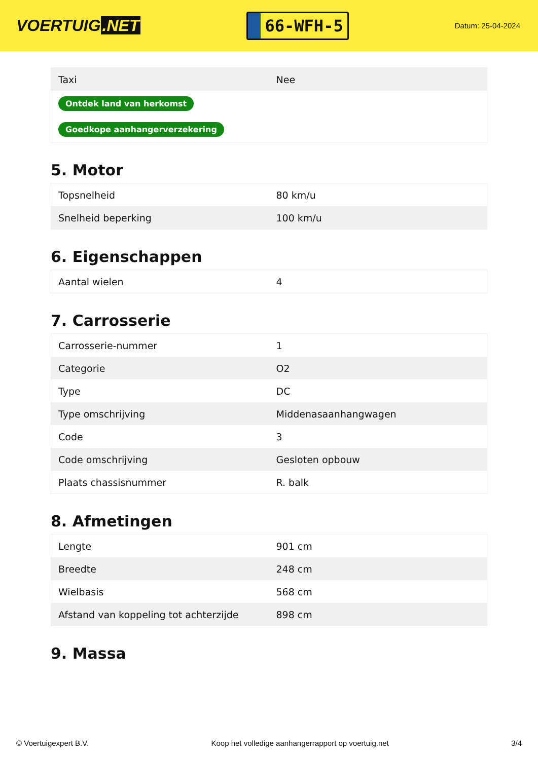VOERTUIG.NET
66-WFH-5
Datum: 25-04-2024
| Taxi | Nee |
| Ontdek land van herkomst | |
| Goedkope aanhangerverzekering | |
5. Motor
| Topsnelheid | 80 km/u |
| Snelheid beperking | 100 km/u |
6. Eigenschappen
| Aantal wielen | 4 |
7. Carrosserie
| Carrosserie-nummer | 1 |
| Categorie | O2 |
| Type | DC |
| Type omschrijving | Middenasaanhangwagen |
| Code | 3 |
| Code omschrijving | Gesloten opbouw |
| Plaats chassisnummer | R. balk |
8. Afmetingen
| Lengte | 901 cm |
| Breedte | 248 cm |
| Wielbasis | 568 cm |
| Afstand van koppeling tot achterzijde | 898 cm |
9. Massa
© Voertuigexpert B.V. Koop het volledige aanhangerrapport op voertuig.net 3/4